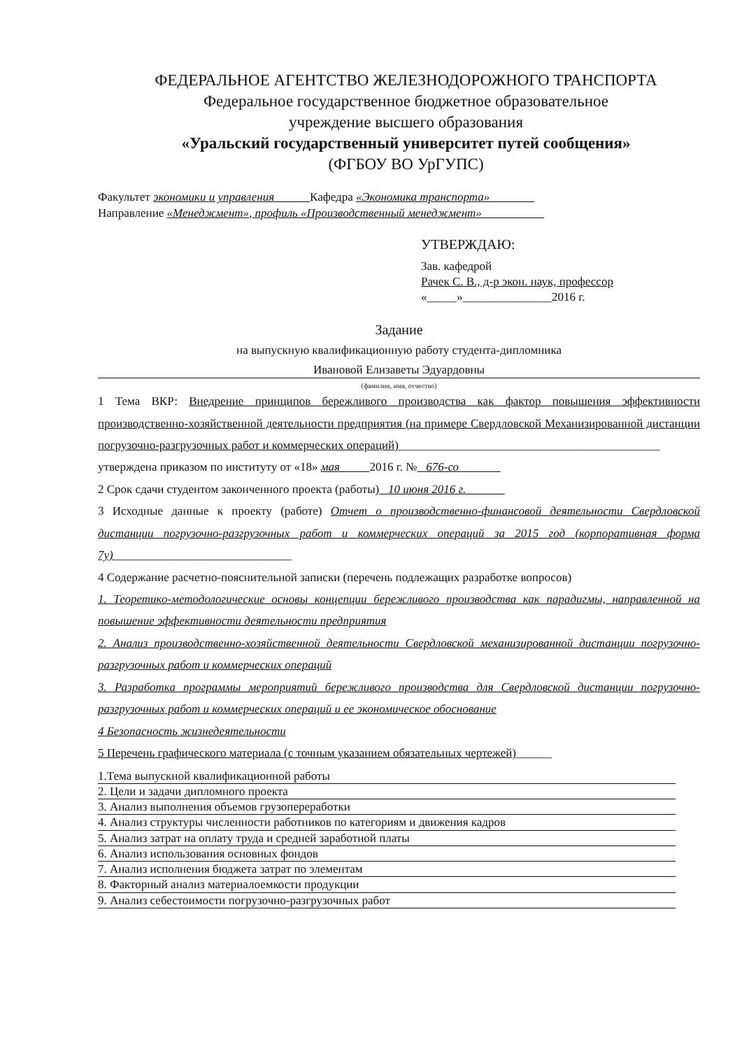ФЕДЕРАЛЬНОЕ АГЕНТСТВО ЖЕЛЕЗНОДОРОЖНОГО ТРАНСПОРТА
Федеральное государственное бюджетное образовательное
учреждение высшего образования
«Уральский государственный университет путей сообщения»
(ФГБОУ ВО УрГУПС)
Факультет экономики и управления Кафедра «Экономика транспорта»
Направление «Менеджмент», профиль «Производственный менеджмент»
УТВЕРЖДАЮ:
Зав. кафедрой
Рачек С. В., д-р экон. наук, профессор
«_____»_______________2016 г.
Задание
на выпускную квалификационную работу студента-дипломника
Ивановой Елизаветы Эдуардовны
(фамилия, имя, отчество)
1 Тема ВКР: Внедрение принципов бережливого производства как фактор повышения эффективности производственно-хозяйственной деятельности предприятия (на примере Свердловской Механизированной дистанции погрузочно-разгрузочных работ и коммерческих операций)____________________________________________
утверждена приказом по институту от «18» мая 2016 г. № 676-со
2 Срок сдачи студентом законченного проекта (работы) 10 июня 2016 г.
3 Исходные данные к проекту (работе) Отчет о производственно-финансовой деятельности Свердловской дистанции погрузочно-разгрузочных работ и коммерческих операций за 2015 год (корпоративная форма 7у)______________________________
4 Содержание расчетно-пояснительной записки (перечень подлежащих разработке вопросов)
1. Теоретико-методологические основы концепции бережливого производства как парадигмы, направленной на повышение эффективности деятельности предприятия
2. Анализ производственно-хозяйственной деятельности Свердловской механизированной дистанции погрузочно-разгрузочных работ и коммерческих операций
3. Разработка программы мероприятий бережливого производства для Свердловской дистанции погрузочно-разгрузочных работ и коммерческих операций и ее экономическое обоснование
4 Безопасность жизнедеятельности
5 Перечень графического материала (с точным указанием обязательных чертежей)______
1.Тема выпускной квалификационной работы
2. Цели и задачи дипломного проекта
3. Анализ выполнения объемов грузопереработки
4. Анализ структуры численности работников по категориям и движения кадров
5. Анализ затрат на оплату труда и средней заработной платы
6. Анализ использования основных фондов
7. Анализ исполнения бюджета затрат по элементам
8. Факторный анализ материалоемкости продукции
9. Анализ себестоимости погрузочно-разгрузочных работ